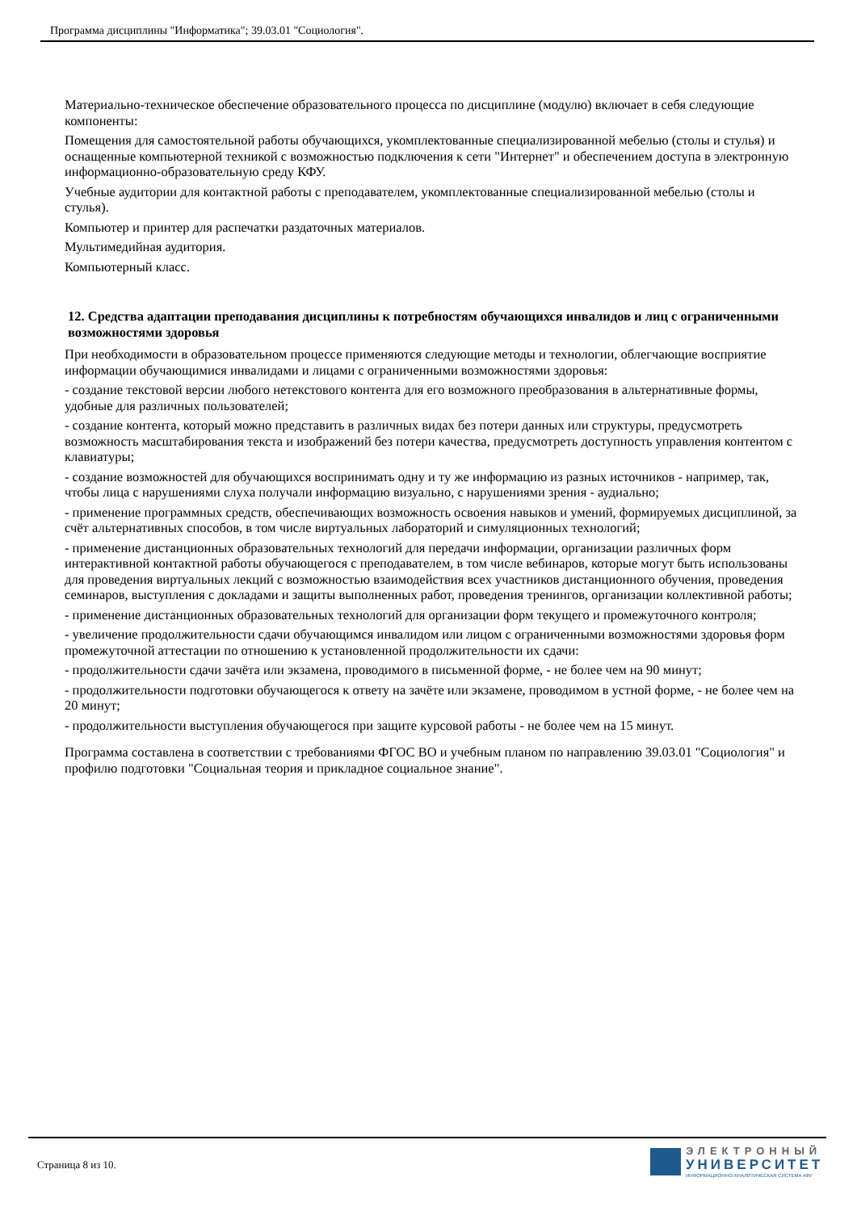Программа дисциплины "Информатика"; 39.03.01 "Социология".
Материально-техническое обеспечение образовательного процесса по дисциплине (модулю) включает в себя следующие компоненты:
Помещения для самостоятельной работы обучающихся, укомплектованные специализированной мебелью (столы и стулья) и оснащенные компьютерной техникой с возможностью подключения к сети "Интернет" и обеспечением доступа в электронную информационно-образовательную среду КФУ.
Учебные аудитории для контактной работы с преподавателем, укомплектованные специализированной мебелью (столы и стулья).
Компьютер и принтер для распечатки раздаточных материалов.
Мультимедийная аудитория.
Компьютерный класс.
12. Средства адаптации преподавания дисциплины к потребностям обучающихся инвалидов и лиц с ограниченными возможностями здоровья
При необходимости в образовательном процессе применяются следующие методы и технологии, облегчающие восприятие информации обучающимися инвалидами и лицами с ограниченными возможностями здоровья:
- создание текстовой версии любого нетекстового контента для его возможного преобразования в альтернативные формы, удобные для различных пользователей;
- создание контента, который можно представить в различных видах без потери данных или структуры, предусмотреть возможность масштабирования текста и изображений без потери качества, предусмотреть доступность управления контентом с клавиатуры;
- создание возможностей для обучающихся воспринимать одну и ту же информацию из разных источников - например, так, чтобы лица с нарушениями слуха получали информацию визуально, с нарушениями зрения - аудиально;
- применение программных средств, обеспечивающих возможность освоения навыков и умений, формируемых дисциплиной, за счёт альтернативных способов, в том числе виртуальных лабораторий и симуляционных технологий;
- применение дистанционных образовательных технологий для передачи информации, организации различных форм интерактивной контактной работы обучающегося с преподавателем, в том числе вебинаров, которые могут быть использованы для проведения виртуальных лекций с возможностью взаимодействия всех участников дистанционного обучения, проведения семинаров, выступления с докладами и защиты выполненных работ, проведения тренингов, организации коллективной работы;
- применение дистанционных образовательных технологий для организации форм текущего и промежуточного контроля;
- увеличение продолжительности сдачи обучающимся инвалидом или лицом с ограниченными возможностями здоровья форм промежуточной аттестации по отношению к установленной продолжительности их сдачи:
- продолжительности сдачи зачёта или экзамена, проводимого в письменной форме, - не более чем на 90 минут;
- продолжительности подготовки обучающегося к ответу на зачёте или экзамене, проводимом в устной форме, - не более чем на 20 минут;
- продолжительности выступления обучающегося при защите курсовой работы - не более чем на 15 минут.
Программа составлена в соответствии с требованиями ФГОС ВО и учебным планом по направлению 39.03.01 "Социология" и профилю подготовки "Социальная теория и прикладное социальное знание".
Страница 8 из 10.
ЭЛЕКТРОННЫЙ
УНИВЕРСИТЕТ
ИНФОРМАЦИОННО-АНАЛИТИЧЕСКАЯ СИСТЕМА КФУ